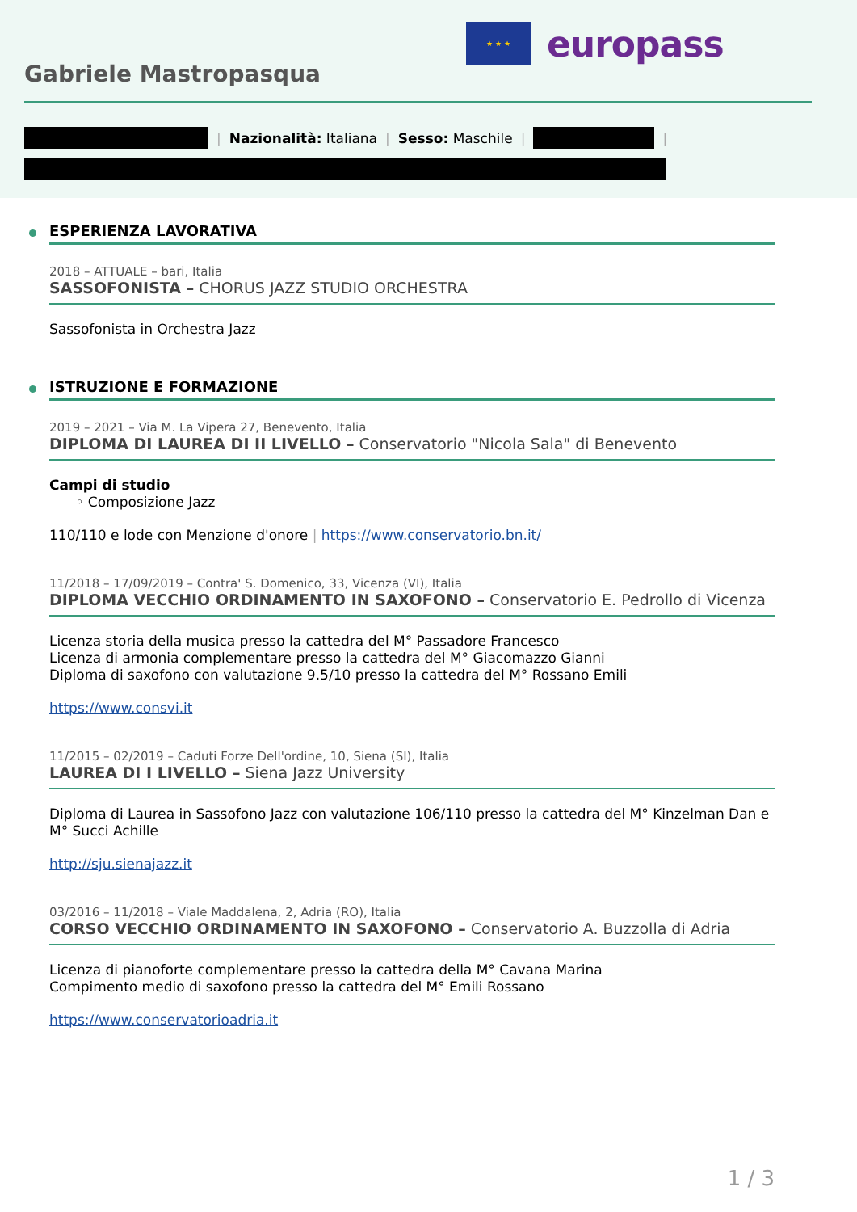★ ★ ★
europass
Gabriele Mastropasqua
| Nazionalità: Italiana | Sesso: Maschile | |
ESPERIENZA LAVORATIVA
2018 – ATTUALE – bari, Italia
SASSOFONISTA – CHORUS JAZZ STUDIO ORCHESTRA
Sassofonista in Orchestra Jazz
ISTRUZIONE E FORMAZIONE
2019 – 2021 – Via M. La Vipera 27, Benevento, Italia
DIPLOMA DI LAUREA DI II LIVELLO – Conservatorio "Nicola Sala" di Benevento
Campi di studio
◦ Composizione Jazz
110/110 e lode con Menzione d'onore | https://www.conservatorio.bn.it/
11/2018 – 17/09/2019 – Contra' S. Domenico, 33, Vicenza (VI), Italia
DIPLOMA VECCHIO ORDINAMENTO IN SAXOFONO – Conservatorio E. Pedrollo di Vicenza
Licenza storia della musica presso la cattedra del M° Passadore Francesco
Licenza di armonia complementare presso la cattedra del M° Giacomazzo Gianni
Diploma di saxofono con valutazione 9.5/10 presso la cattedra del M° Rossano Emili
https://www.consvi.it
11/2015 – 02/2019 – Caduti Forze Dell'ordine, 10, Siena (SI), Italia
LAUREA DI I LIVELLO – Siena Jazz University
Diploma di Laurea in Sassofono Jazz con valutazione 106/110 presso la cattedra del M° Kinzelman Dan e M° Succi Achille
http://sju.sienajazz.it
03/2016 – 11/2018 – Viale Maddalena, 2, Adria (RO), Italia
CORSO VECCHIO ORDINAMENTO IN SAXOFONO – Conservatorio A. Buzzolla di Adria
Licenza di pianoforte complementare presso la cattedra della M° Cavana Marina
Compimento medio di saxofono presso la cattedra del M° Emili Rossano
https://www.conservatorioadria.it
1 / 3